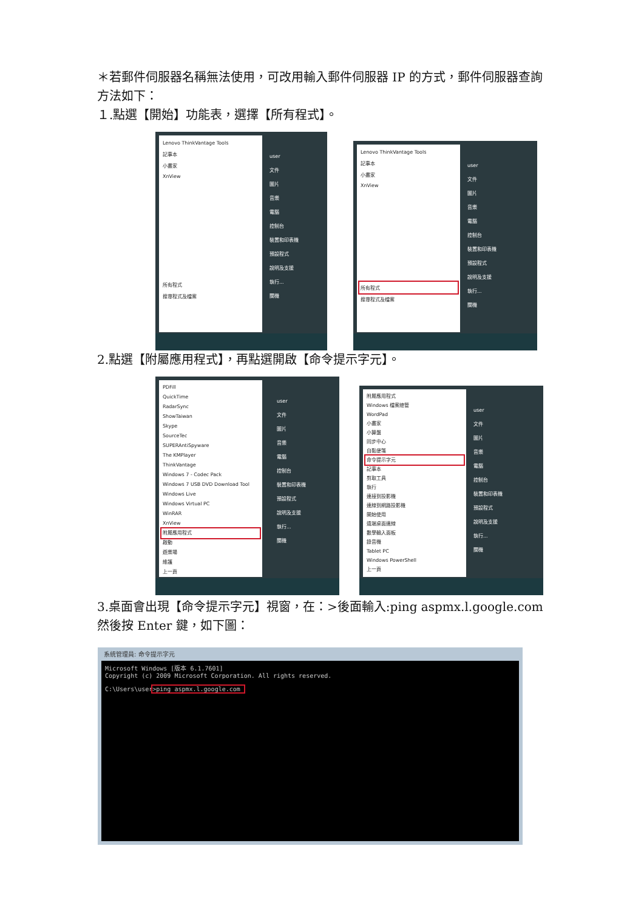＊若郵件伺服器名稱無法使用，可改用輸入郵件伺服器 IP 的方式，郵件伺服器查詢方法如下：
１.點選【開始】功能表，選擇【所有程式】。
Lenovo ThinkVantage Tools
記事本
小畫家
XnView
所有程式
搜尋程式及檔案
user
文件
圖片
音樂
電腦
控制台
裝置和印表機
預設程式
說明及支援
執行...
關機
Lenovo ThinkVantage Tools
記事本
小畫家
XnView
所有程式
搜尋程式及檔案
user
文件
圖片
音樂
電腦
控制台
裝置和印表機
預設程式
說明及支援
執行...
關機
2.點選【附屬應用程式】，再點選開啟【命令提示字元】。
PDFill
QuickTime
RadarSync
ShowTaiwan
Skype
SourceTec
SUPERAntiSpyware
The KMPlayer
ThinkVantage
Windows 7 - Codec Pack
Windows 7 USB DVD Download Tool
Windows Live
Windows Virtual PC
WinRAR
XnView
附屬應用程式
啟動
遊樂場
維護
上一頁
user
文件
圖片
音樂
電腦
控制台
裝置和印表機
預設程式
說明及支援
執行...
關機
附屬應用程式
Windows 檔案總管
WordPad
小畫家
小算盤
同步中心
自黏便箋
命令提示字元
記事本
剪取工具
執行
連接到投影機
連線到網路投影機
開始使用
遠端桌面連線
數學輸入面板
錄音機
Tablet PC
Windows PowerShell
上一頁
user
文件
圖片
音樂
電腦
控制台
裝置和印表機
預設程式
說明及支援
執行...
關機
3.桌面會出現【命令提示字元】視窗，在：>後面輸入:ping aspmx.l.google.com 然後按 Enter 鍵，如下圖：
系統管理員: 命令提示字元
Microsoft Windows [版本 6.1.7601]
Copyright (c) 2009 Microsoft Corporation. All rights reserved.
C:\Users\user>ping aspmx.l.google.com_